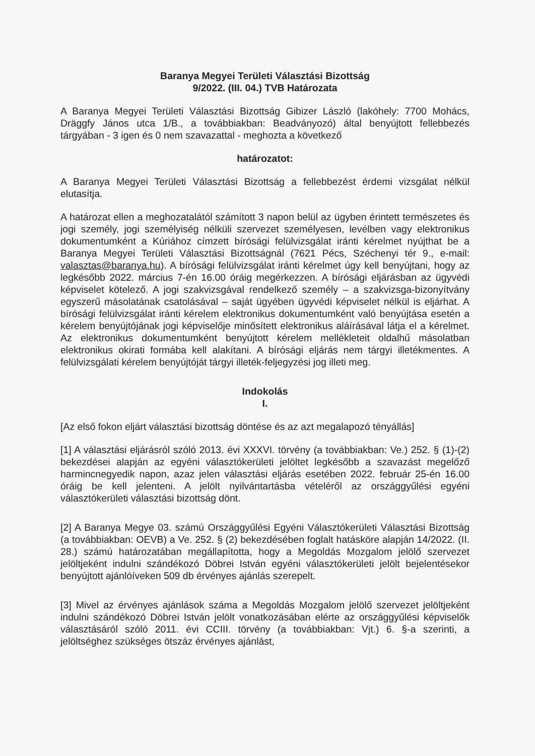Baranya Megyei Területi Választási Bizottság
9/2022. (III. 04.) TVB Határozata
A Baranya Megyei Területi Választási Bizottság Gibizer László (lakóhely: 7700 Mohács, Dräggfy János utca 1/B., a továbbiakban: Beadványozó) által benyújtott fellebbezés tárgyában - 3 igen és 0 nem szavazattal - meghozta a következő
határozatot:
A Baranya Megyei Területi Választási Bizottság a fellebbezést érdemi vizsgálat nélkül elutasítja.
A határozat ellen a meghozatalától számított 3 napon belül az ügyben érintett természetes és jogi személy, jogi személyiség nélküli szervezet személyesen, levélben vagy elektronikus dokumentumként a Kúriához címzett bírósági felülvizsgálat iránti kérelmet nyújthat be a Baranya Megyei Területi Választási Bizottságnál (7621 Pécs, Széchenyi tér 9., e-mail: valasztas@baranya.hu). A bírósági felülvizsgálat iránti kérelmet úgy kell benyújtani, hogy az legkésőbb 2022. március 7-én 16.00 óráig megérkezzen. A bírósági eljárásban az ügyvédi képviselet kötelező. A jogi szakvizsgával rendelkező személy – a szakvizsga-bizonyítvány egyszerű másolatának csatolásával – saját ügyében ügyvédi képviselet nélkül is eljárhat. A bírósági felülvizsgálat iránti kérelem elektronikus dokumentumként való benyújtása esetén a kérelem benyújtójának jogi képviselője minősített elektronikus aláírásával látja el a kérelmet. Az elektronikus dokumentumként benyújtott kérelem mellékleteit oldalhű másolatban elektronikus okirati formába kell alakítani. A bírósági eljárás nem tárgyi illetékmentes. A felülvizsgálati kérelem benyújtóját tárgyi illeték-feljegyzési jog illeti meg.
Indokolás
I.
[Az első fokon eljárt választási bizottság döntése és az azt megalapozó tényállás]
[1] A választási eljárásról szóló 2013. évi XXXVI. törvény (a továbbiakban: Ve.) 252. § (1)-(2) bekezdései alapján az egyéni választókerületi jelöltet legkésőbb a szavazást megelőző harmincnegyedik napon, azaz jelen választási eljárás esetében 2022. február 25-én 16.00 óráig be kell jelenteni. A jelölt nyilvántartásba vételéről az országgyűlési egyéni választókerületi választási bizottság dönt.
[2] A Baranya Megye 03. számú Országgyűlési Egyéni Választókerületi Választási Bizottság (a továbbiakban: OEVB) a Ve. 252. § (2) bekezdésében foglalt hatásköre alapján 14/2022. (II. 28.) számú határozatában megállapította, hogy a Megoldás Mozgalom jelölő szervezet jelöltjeként indulni szándékozó Döbrei István egyéni választókerületi jelölt bejelentésekor benyújtott ajánlóíveken 509 db érvényes ajánlás szerepelt.
[3] Mivel az érvényes ajánlások száma a Megoldás Mozgalom jelölő szervezet jelöltjeként indulni szándékozó Döbrei István jelölt vonatkozásában elérte az országgyűlési képviselők választásáról szóló 2011. évi CCIII. törvény (a továbbiakban: Vjt.) 6. §-a szerinti, a jelöltséghez szükséges ötszáz érvényes ajánlást,